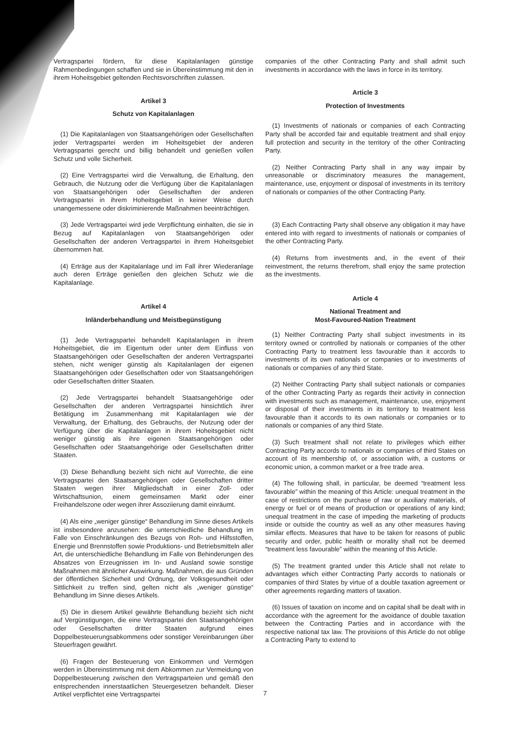Vertragspartei fördern, für diese Kapitalanlagen günstige Rahmenbedingungen schaffen und sie in Übereinstimmung mit den in ihrem Hoheitsgebiet geltenden Rechtsvorschriften zulassen.
Artikel 3
Schutz von Kapitalanlagen
(1) Die Kapitalanlagen von Staatsangehörigen oder Gesellschaften jeder Vertragspartei werden im Hoheitsgebiet der anderen Vertragspartei gerecht und billig behandelt und genießen vollen Schutz und volle Sicherheit.
(2) Eine Vertragspartei wird die Verwaltung, die Erhaltung, den Gebrauch, die Nutzung oder die Verfügung über die Kapitalanlagen von Staatsangehörigen oder Gesellschaften der anderen Vertragspartei in ihrem Hoheitsgebiet in keiner Weise durch unangemessene oder diskriminierende Maßnahmen beeinträchtigen.
(3) Jede Vertragspartei wird jede Verpflichtung einhalten, die sie in Bezug auf Kapitalanlagen von Staatsangehörigen oder Gesellschaften der anderen Vertragspartei in ihrem Hoheitsgebiet übernommen hat.
(4) Erträge aus der Kapitalanlage und im Fall ihrer Wiederanlage auch deren Erträge genießen den gleichen Schutz wie die Kapitalanlage.
Artikel 4
Inländerbehandlung und Meistbegünstigung
(1) Jede Vertragspartei behandelt Kapitalanlagen in ihrem Hoheitsgebiet, die im Eigentum oder unter dem Einfluss von Staatsangehörigen oder Gesellschaften der anderen Vertragspartei stehen, nicht weniger günstig als Kapitalanlagen der eigenen Staatsangehörigen oder Gesellschaften oder von Staatsangehörigen oder Gesellschaften dritter Staaten.
(2) Jede Vertragspartei behandelt Staatsangehörige oder Gesellschaften der anderen Vertragspartei hinsichtlich ihrer Betätigung im Zusammenhang mit Kapitalanlagen wie der Verwaltung, der Erhaltung, des Gebrauchs, der Nutzung oder der Verfügung über die Kapitalanlagen in ihrem Hoheitsgebiet nicht weniger günstig als ihre eigenen Staatsangehörigen oder Gesellschaften oder Staatsangehörige oder Gesellschaften dritter Staaten.
(3) Diese Behandlung bezieht sich nicht auf Vorrechte, die eine Vertragspartei den Staatsangehörigen oder Gesellschaften dritter Staaten wegen ihrer Mitgliedschaft in einer Zoll- oder Wirtschaftsunion, einem gemeinsamen Markt oder einer Freihandelszone oder wegen ihrer Assoziierung damit einräumt.
(4) Als eine „weniger günstige“ Behandlung im Sinne dieses Artikels ist insbesondere anzusehen: die unterschiedliche Behandlung im Falle von Einschränkungen des Bezugs von Roh- und Hilfsstoffen, Energie und Brennstoffen sowie Produktions- und Betriebsmitteln aller Art, die unterschiedliche Behandlung im Falle von Behinderungen des Absatzes von Erzeugnissen im In- und Ausland sowie sonstige Maßnahmen mit ähnlicher Auswirkung. Maßnahmen, die aus Gründen der öffentlichen Sicherheit und Ordnung, der Volksgesundheit oder Sittlichkeit zu treffen sind, gelten nicht als „weniger günstige“ Behandlung im Sinne dieses Artikels.
(5) Die in diesem Artikel gewährte Behandlung bezieht sich nicht auf Vergünstigungen, die eine Vertragspartei den Staatsangehörigen oder Gesellschaften dritter Staaten aufgrund eines Doppelbesteuerungsabkommens oder sonstiger Vereinbarungen über Steuerfragen gewährt.
(6) Fragen der Besteuerung von Einkommen und Vermögen werden in Übereinstimmung mit dem Abkommen zur Vermeidung von Doppelbesteuerung zwischen den Vertragsparteien und gemäß den entsprechenden innerstaatlichen Steuergesetzen behandelt. Dieser Artikel verpflichtet eine Vertragspartei
companies of the other Contracting Party and shall admit such investments in accordance with the laws in force in its territory.
Article 3
Protection of Investments
(1) Investments of nationals or companies of each Contracting Party shall be accorded fair and equitable treatment and shall enjoy full protection and security in the territory of the other Contracting Party.
(2) Neither Contracting Party shall in any way impair by unreasonable or discriminatory measures the management, maintenance, use, enjoyment or disposal of investments in its territory of nationals or companies of the other Contracting Party.
(3) Each Contracting Party shall observe any obligation it may have entered into with regard to investments of nationals or companies of the other Contracting Party.
(4) Returns from investments and, in the event of their reinvestment, the returns therefrom, shall enjoy the same protection as the investments.
Article 4
National Treatment and
Most-Favoured-Nation Treatment
(1) Neither Contracting Party shall subject investments in its territory owned or controlled by nationals or companies of the other Contracting Party to treatment less favourable than it accords to investments of its own nationals or companies or to investments of nationals or companies of any third State.
(2) Neither Contracting Party shall subject nationals or companies of the other Contracting Party as regards their activity in connection with investments such as management, maintenance, use, enjoyment or disposal of their investments in its territory to treatment less favourable than it accords to its own nationals or companies or to nationals or companies of any third State.
(3) Such treatment shall not relate to privileges which either Contracting Party accords to nationals or companies of third States on account of its membership of, or association with, a customs or economic union, a common market or a free trade area.
(4) The following shall, in particular, be deemed “treatment less favourable” within the meaning of this Article: unequal treatment in the case of restrictions on the purchase of raw or auxiliary materials, of energy or fuel or of means of production or operations of any kind; unequal treatment in the case of impeding the marketing of products inside or outside the country as well as any other measures having similar effects. Measures that have to be taken for reasons of public security and order, public health or morality shall not be deemed “treatment less favourable” within the meaning of this Article.
(5) The treatment granted under this Article shall not relate to advantages which either Contracting Party accords to nationals or companies of third States by virtue of a double taxation agreement or other agreements regarding matters of taxation.
(6) Issues of taxation on income and on capital shall be dealt with in accordance with the agreement for the avoidance of double taxation between the Contracting Parties and in accordance with the respective national tax law. The provisions of this Article do not oblige a Contracting Party to extend to
7